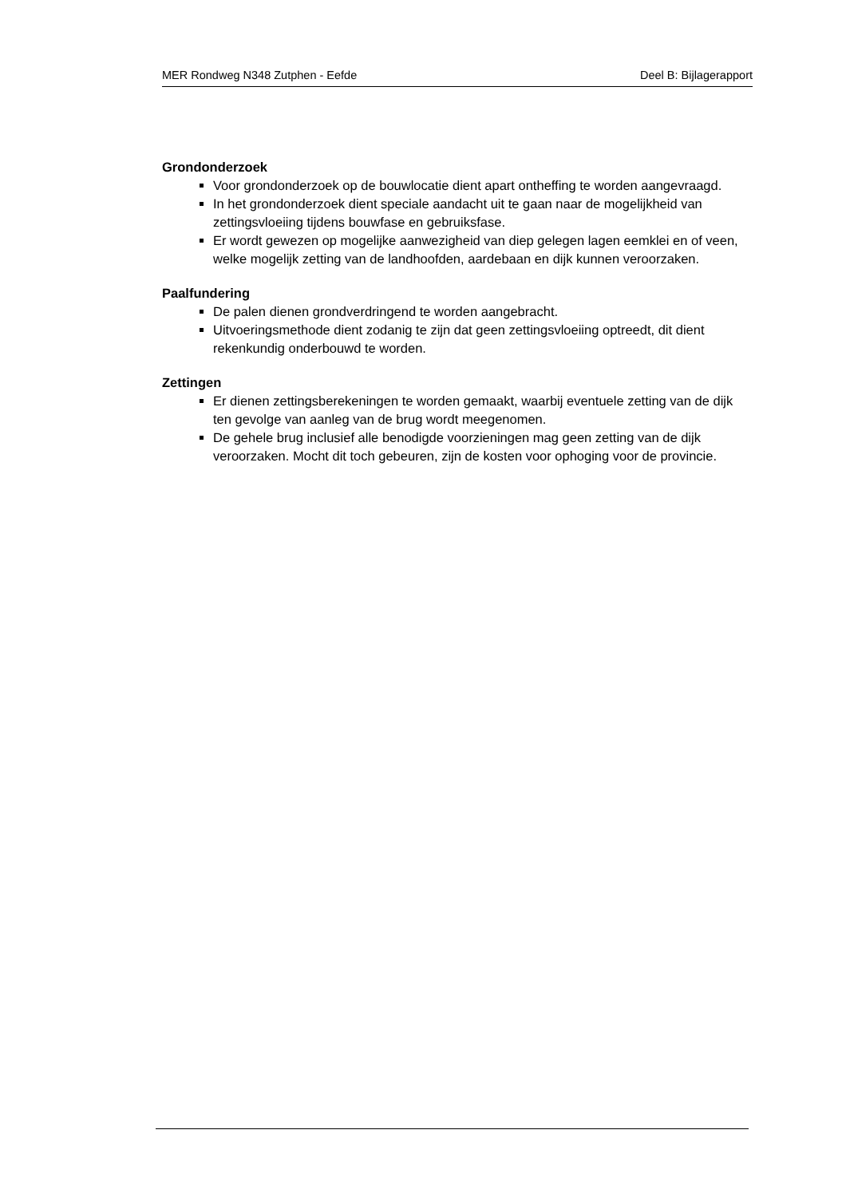MER Rondweg N348 Zutphen - Eefde Deel B: Bijlagerapport
Grondonderzoek
Voor grondonderzoek op de bouwlocatie dient apart ontheffing te worden aangevraagd.
In het grondonderzoek dient speciale aandacht uit te gaan naar de mogelijkheid van zettingsvloeiing tijdens bouwfase en gebruiksfase.
Er wordt gewezen op mogelijke aanwezigheid van diep gelegen lagen eemklei en of veen, welke mogelijk zetting van de landhoofden, aardebaan en dijk kunnen veroorzaken.
Paalfundering
De palen dienen grondverdringend te worden aangebracht.
Uitvoeringsmethode dient zodanig te zijn dat geen zettingsvloeiing optreedt, dit dient rekenkundig onderbouwd te worden.
Zettingen
Er dienen zettingsberekeningen te worden gemaakt, waarbij eventuele zetting van de dijk ten gevolge van aanleg van de brug wordt meegenomen.
De gehele brug inclusief alle benodigde voorzieningen mag geen zetting van de dijk veroorzaken. Mocht dit toch gebeuren, zijn de kosten voor ophoging voor de provincie.